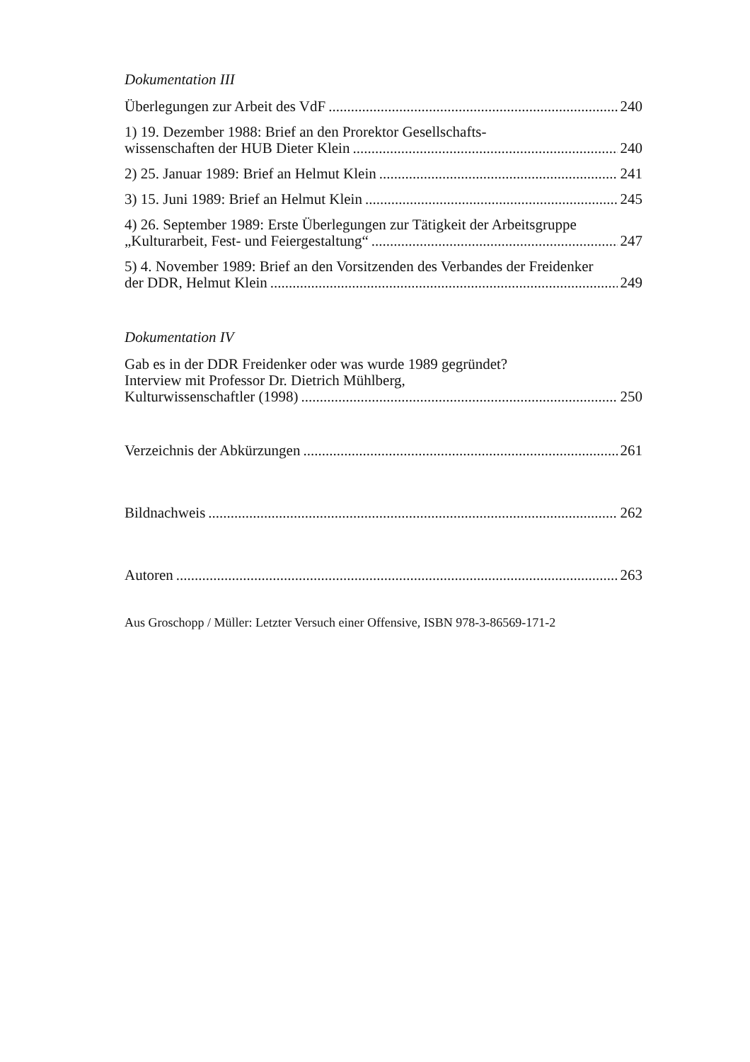Dokumentation III
Überlegungen zur Arbeit des VdF 240
1) 19. Dezember 1988: Brief an den Prorektor Gesellschafts-
wissenschaften der HUB Dieter Klein 240
2) 25. Januar 1989: Brief an Helmut Klein 241
3) 15. Juni 1989: Brief an Helmut Klein 245
4) 26. September 1989: Erste Überlegungen zur Tätigkeit der Arbeitsgruppe
„Kulturarbeit, Fest- und Feiergestaltung“ 247
5) 4. November 1989: Brief an den Vorsitzenden des Verbandes der Freidenker
der DDR, Helmut Klein 249
Dokumentation IV
Gab es in der DDR Freidenker oder was wurde 1989 gegründet?
Interview mit Professor Dr. Dietrich Mühlberg,
Kulturwissenschaftler (1998) 250
Verzeichnis der Abkürzungen 261
Bildnachweis 262
Autoren 263
Aus Groschopp / Müller: Letzter Versuch einer Offensive, ISBN 978-3-86569-171-2